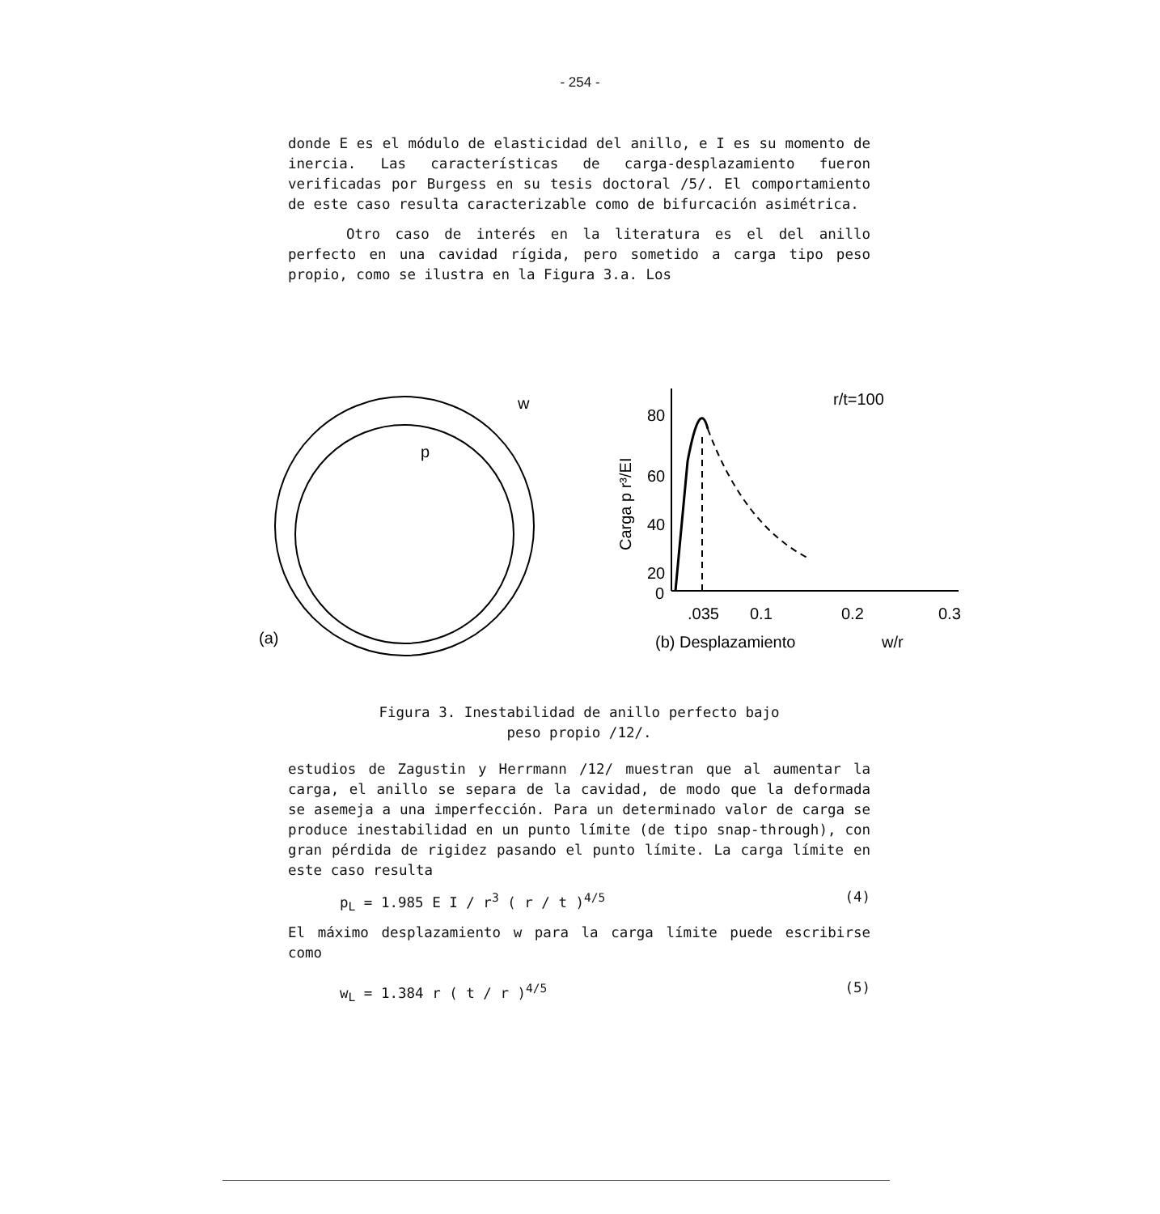- 254 -
donde E es el módulo de elasticidad del anillo, e I es su momento de inercia. Las características de carga-desplazamiento fueron verificadas por Burgess en su tesis doctoral /5/. El comportamiento de este caso resulta caracterizable como de bifurcación asimétrica.
Otro caso de interés en la literatura es el del anillo perfecto en una cavidad rígida, pero sometido a carga tipo peso propio, como se ilustra en la Figura 3.a. Los
p
w
(a)
80
60
40
20
0
.035
0.1
0.2
0.3
(b) Desplazamiento
w/r
r/t=100
Carga p r³/EI
Figura 3. Inestabilidad de anillo perfecto bajo
peso propio /12/.
estudios de Zagustin y Herrmann /12/ muestran que al aumentar la carga, el anillo se separa de la cavidad, de modo que la deformada se asemeja a una imperfección. Para un determinado valor de carga se produce inestabilidad en un punto límite (de tipo snap-through), con gran pérdida de rigidez pasando el punto límite. La carga límite en este caso resulta
p<sub>L</sub> = 1.985 E I / r<sup>3</sup> ( r / t )<sup>4/5</sup> (4)
El máximo desplazamiento w para la carga límite puede escribirse como
w<sub>L</sub> = 1.384 r ( t / r )<sup>4/5</sup> (5)